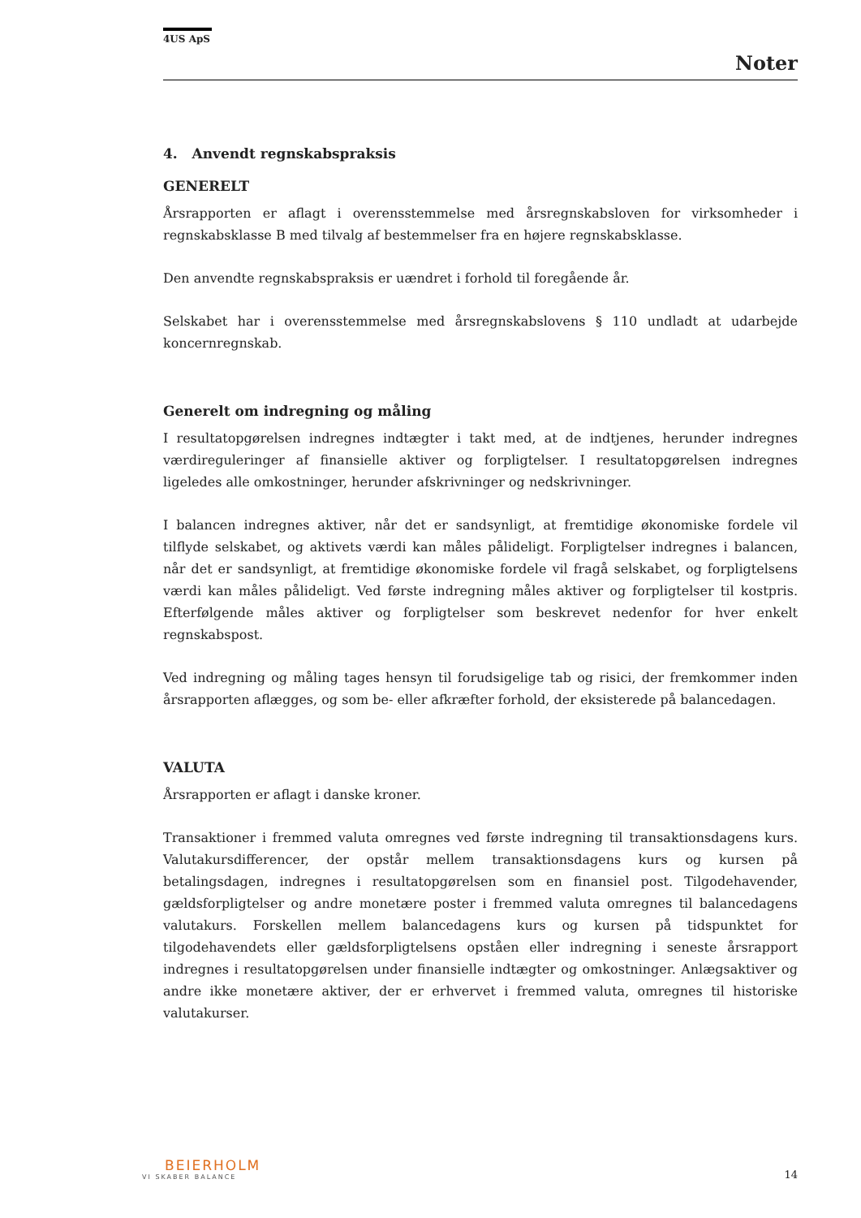4US ApS
Noter
4. Anvendt regnskabspraksis
GENERELT
Årsrapporten er aflagt i overensstemmelse med årsregnskabsloven for virksomheder i regnskabsklasse B med tilvalg af bestemmelser fra en højere regnskabsklasse.
Den anvendte regnskabspraksis er uændret i forhold til foregående år.
Selskabet har i overensstemmelse med årsregnskabslovens § 110 undladt at udarbejde koncernregnskab.
Generelt om indregning og måling
I resultatopgørelsen indregnes indtægter i takt med, at de indtjenes, herunder indregnes værdireguleringer af finansielle aktiver og forpligtelser. I resultatopgørelsen indregnes ligeledes alle omkostninger, herunder afskrivninger og nedskrivninger.
I balancen indregnes aktiver, når det er sandsynligt, at fremtidige økonomiske fordele vil tilflyde selskabet, og aktivets værdi kan måles pålideligt. Forpligtelser indregnes i balancen, når det er sandsynligt, at fremtidige økonomiske fordele vil fragå selskabet, og forpligtelsens værdi kan måles pålideligt. Ved første indregning måles aktiver og forpligtelser til kostpris. Efterfølgende måles aktiver og forpligtelser som beskrevet nedenfor for hver enkelt regnskabspost.
Ved indregning og måling tages hensyn til forudsigelige tab og risici, der fremkommer inden årsrapporten aflægges, og som be- eller afkræfter forhold, der eksisterede på balancedagen.
VALUTA
Årsrapporten er aflagt i danske kroner.
Transaktioner i fremmed valuta omregnes ved første indregning til transaktionsdagens kurs. Valutakursdifferencer, der opstår mellem transaktionsdagens kurs og kursen på betalingsdagen, indregnes i resultatopgørelsen som en finansiel post. Tilgodehavender, gældsforpligtelser og andre monetære poster i fremmed valuta omregnes til balancedagens valutakurs. Forskellen mellem balancedagens kurs og kursen på tidspunktet for tilgodehavendets eller gældsforpligtelsens opståen eller indregning i seneste årsrapport indregnes i resultatopgørelsen under finansielle indtægter og omkostninger. Anlægsaktiver og andre ikke monetære aktiver, der er erhvervet i fremmed valuta, omregnes til historiske valutakurser.
BEIERHOLM
VI SKABER BALANCE
14